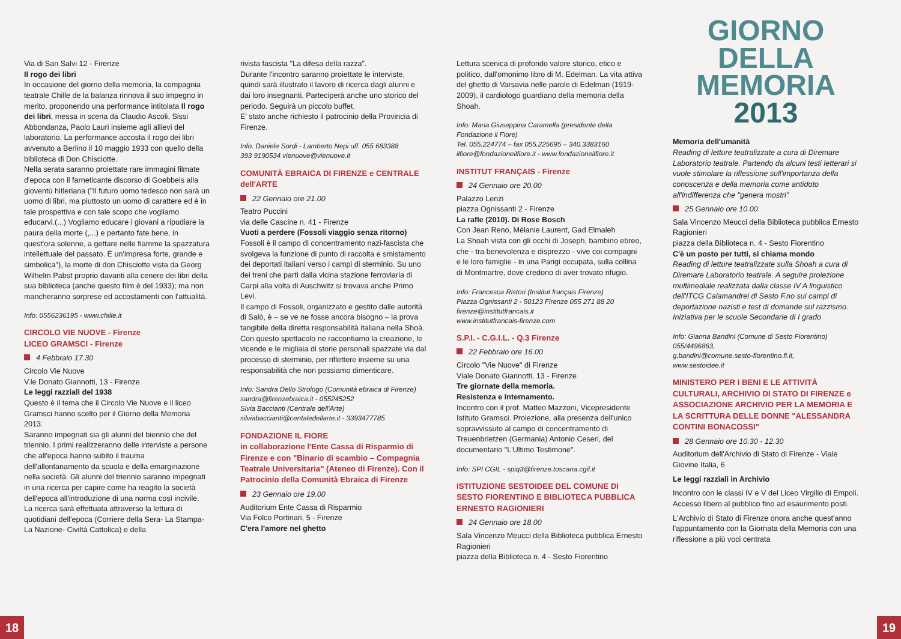Via di San Salvi 12 - Firenze
Il rogo dei libri
In occasione del giorno della memoria, la compagnia teatrale Chille de la balanza rinnova il suo impegno in merito, proponendo una performance intitolata Il rogo dei libri, messa in scena da Claudio Ascoli, Sissi Abbondanza, Paolo Lauri insieme agli allievi del laboratorio. La performance accosta il rogo dei libri avvenuto a Berlino il 10 maggio 1933 con quello della biblioteca di Don Chisciotte.
Nella serata saranno proiettate rare immagini filmate d'epoca con il farneticante discorso di Goebbels alla gioventù hitleriana ("Il futuro uomo tedesco non sarà un uomo di libri, ma piuttosto un uomo di carattere ed è in tale prospettiva e con tale scopo che vogliamo educarvi.(...) Vogliamo educare i giovani a ripudiare la paura della morte (,...) e pertanto fate bene, in quest'ora solenne, a gettare nelle fiamme la spazzatura intellettuale del passato. È un'impresa forte, grande e simbolica"), la morte di don Chisciotte vista da Georg Wilhelm Pabst proprio davanti alla cenere dei libri della sua biblioteca (anche questo film è del 1933); ma non mancheranno sorprese ed accostamenti con l'attualità.
Info: 0556236195 - www.chille.it
CIRCOLO VIE NUOVE - Firenze
LICEO GRAMSCI - Firenze
4 Febbraio 17.30
Circolo Vie Nuove
V.le Donato Giannotti, 13 - Firenze
Le leggi razziali del 1938
Questo è il tema che il Circolo Vie Nuove e il liceo Gramsci hanno scelto per il Giorno della Memoria 2013.
Saranno impegnati sia gli alunni del biennio che del triennio. I primi realizzeranno delle interviste a persone che all'epoca hanno subito il trauma dell'allontanamento da scuola e della emarginazione nella società. Gli alunni del triennio saranno impegnati in una ricerca per capire come ha reagito la società dell'epoca all'introduzione di una norma così incivile.
La ricerca sarà effettuata attraverso la lettura di quotidiani dell'epoca (Corriere della Sera- La Stampa- La Nazione- Civiltà Cattolica) e della
rivista fascista "La difesa della razza".
Durante l'incontro saranno proiettate le interviste, quindi sarà illustrato il lavoro di ricerca dagli alunni e dai loro insegnanti. Parteciperà anche uno storico del periodo. Seguirà un piccolo buffet.
E' stato anche richiesto il patrocinio della Provincia di Firenze.
Info: Daniele Sordi - Lamberto Nepi uff. 055 683388
393 9190534 vienuove@vienuove.it
COMUNITÀ EBRAICA DI FIRENZE e CENTRALE dell'ARTE
22 Gennaio ore 21.00
Teatro Puccini
via delle Cascine n. 41 - Firenze
Vuoti a perdere (Fossoli viaggio senza ritorno)
Fossoli è il campo di concentramento nazi-fascista che svolgeva la funzione di punto di raccolta e smistamento dei deportati italiani verso i campi di sterminio. Su uno dei treni che partì dalla vicina stazione ferroviaria di Carpi alla volta di Auschwitz si trovava anche Primo Levi.
Il campo di Fossoli, organizzato e gestito dalle autorità di Salò, è – se ve ne fosse ancora bisogno – la prova tangibile della diretta responsabilità italiana nella Shoà.
Con questo spettacolo ne raccontiamo la creazione, le vicende e le migliaia di storie personali spazzate via dal processo di sterminio, per riflettere insieme su una responsabilità che non possiamo dimenticare.
Info: Sandra Dello Strologo (Comunità ebraica di Firenze) sandra@firenzebraica.it - 055245252
Sivia Baccianti (Centrale dell'Arte)
silviabaccianti@centaledellarte.it - 3393477785
FONDAZIONE IL FIORE
in collaborazione l'Ente Cassa di Risparmio di Firenze e con "Binario di scambio – Compagnia Teatrale Universitaria" (Ateneo di Firenze). Con il Patrocinio della Comunità Ebraica di Firenze
23 Gennaio ore 19.00
Auditorium Ente Cassa di Risparmio
Via Folco Portinari, 5 - Firenze
C'era l'amore nel ghetto
Lettura scenica di profondo valore storico, etico e politico, dall'omonimo libro di M. Edelman. La vita attiva del ghetto di Varsavia nelle parole di Edelman (1919-2009), il cardiologo guardiano della memoria della Shoah.
Info: Maria Giuseppina Caramella (presidente della Fondazione il Fiore)
Tel. 055.224774 – fax 055.225695 – 340.3383160
ilfiore@fondazioneilfiore.it - www.fondazioneilfiore.it
INSTITUT FRANÇAIS - Firenze
24 Gennaio ore 20.00
Palazzo Lenzi
piazza Ognissanti 2 - Firenze
La rafle (2010). Di Rose Bosch
Con Jean Reno, Mélanie Laurent, Gad Elmaleh
La Shoah vista con gli occhi di Joseph, bambino ebreo, che - tra benevolenza e disprezzo - vive coi compagni e le loro famiglie - in una Parigi occupata, sulla collina di Montmartre, dove credono di aver trovato rifugio.
Info: Francesca Ristori (Institut français Firenze)
Piazza Ognissanti 2 - 50123 Firenze 055 271 88 20
firenze@institutfrancais.it
www.institutfrancais-firenze.com
S.P.I. - C.G.I.L. - Q.3 Firenze
22 Febbraio ore 16.00
Circolo "Vie Nuove" di Firenze
Viale Donato Giannotti, 13 - Firenze
Tre giornate della memoria.
Resistenza e Internamento.
Incontro con il prof. Matteo Mazzoni, Vicepresidente Istituto Gramsci. Proiezione, alla presenza dell'unico sopravvissuto al campo di concentramento di Treuenbrietzen (Germania) Antonio Ceseri, del documentario "L'Ultimo Testimone".
Info: SPI CGIL - spiq3@firenze.toscana.cgil.it
ISTITUZIONE SESTOIDEE DEL COMUNE DI SESTO FIORENTINO E BIBLIOTECA PUBBLICA ERNESTO RAGIONIERI
24 Gennaio ore 18.00
Sala Vincenzo Meucci della Biblioteca pubblica Ernesto Ragionieri
piazza della Biblioteca n. 4 - Sesto Fiorentino
GIORNO
DELLA
MEMORIA
2013
Memoria dell'umanità
Reading di letture teatralizzate a cura di Diremare Laboratorio teatrale. Partendo da alcuni testi letterari si vuole stimolare la riflessione sull'importanza della conoscenza e della memoria come antidoto all'indifferenza che "genera mostri"
25 Gennaio ore 10.00
Sala Vincenzo Meucci della Biblioteca pubblica Ernesto Ragionieri
piazza della Biblioteca n. 4 - Sesto Fiorentino
C'è un posto per tutti, si chiama mondo
Reading di letture teatralizzate sulla Shoah a cura di Diremare Laboratorio teatrale. A seguire proiezione multimediale realizzata dalla classe IV A linguistico dell'ITCG Calamandrei di Sesto F.no sui campi di deportazione nazisti e test di domande sul razzismo. Iniziativa per le scuole Secondarie di I grado
Info: Gianna Bandini (Comune di Sesto Fiorentino)
055/4496863,
g.bandini@comune.sesto-fiorentino.fi.it,
www.sestoidee.it
MINISTERO PER I BENI E LE ATTIVITÀ CULTURALI, ARCHIVIO DI STATO DI FIRENZE e ASSOCIAZIONE ARCHIVIO PER LA MEMORIA E LA SCRITTURA DELLE DONNE "ALESSANDRA CONTINI BONACOSSI"
28 Gennaio ore 10.30 - 12.30
Auditorium dell'Archivio di Stato di Firenze - Viale Giovine Italia, 6
Le leggi razziali in Archivio
Incontro con le classi IV e V del Liceo Virgilio di Empoli. Accesso libero al pubblico fino ad esaurimento posti.
L'Archivio di Stato di Firenze onora anche quest'anno l'appuntamento con la Giornata della Memoria con una riflessione a più voci centrata
18 19